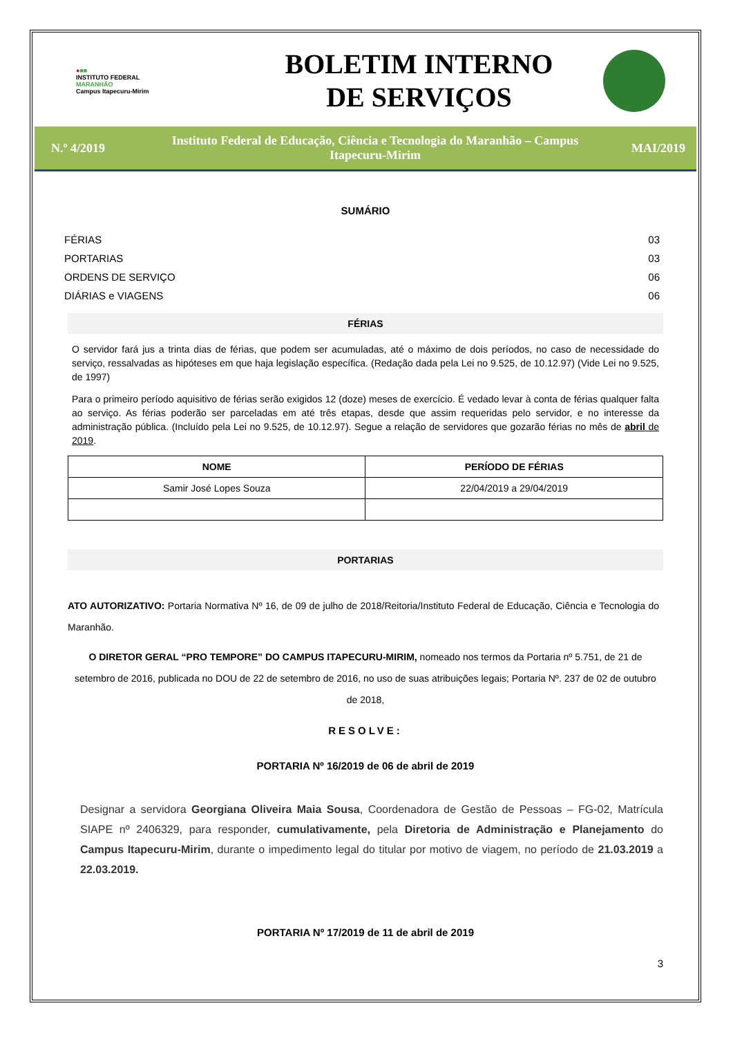●■■
INSTITUTO FEDERAL
MARANHÃO
Campus Itapecuru-Mirim
BOLETIM INTERNO
DE SERVIÇOS
N.º 4/2019
Instituto Federal de Educação, Ciência e Tecnologia do Maranhão – Campus Itapecuru-Mirim
MAI/2019
SUMÁRIO
FÉRIAS 03
PORTARIAS 03
ORDENS DE SERVIÇO 06
DIÁRIAS e VIAGENS 06
FÉRIAS
O servidor fará jus a trinta dias de férias, que podem ser acumuladas, até o máximo de dois períodos, no caso de necessidade do serviço, ressalvadas as hipóteses em que haja legislação específica. (Redação dada pela Lei no 9.525, de 10.12.97) (Vide Lei no 9.525, de 1997)
Para o primeiro período aquisitivo de férias serão exigidos 12 (doze) meses de exercício. É vedado levar à conta de férias qualquer falta ao serviço. As férias poderão ser parceladas em até três etapas, desde que assim requeridas pelo servidor, e no interesse da administração pública. (Incluído pela Lei no 9.525, de 10.12.97). Segue a relação de servidores que gozarão férias no mês de abril de 2019.
| NOME | PERÍODO DE FÉRIAS |
| --- | --- |
| Samir José Lopes Souza | 22/04/2019 a 29/04/2019 |
PORTARIAS
ATO AUTORIZATIVO: Portaria Normativa Nº 16, de 09 de julho de 2018/Reitoria/Instituto Federal de Educação, Ciência e Tecnologia do Maranhão.
O DIRETOR GERAL “PRO TEMPORE” DO CAMPUS ITAPECURU-MIRIM, nomeado nos termos da Portaria nº 5.751, de 21 de setembro de 2016, publicada no DOU de 22 de setembro de 2016, no uso de suas atribuições legais; Portaria Nº. 237 de 02 de outubro de 2018,
RESOLVE:
PORTARIA Nº 16/2019 de 06 de abril de 2019
Designar a servidora Georgiana Oliveira Maia Sousa, Coordenadora de Gestão de Pessoas – FG-02, Matrícula SIAPE nº 2406329, para responder, cumulativamente, pela Diretoria de Administração e Planejamento do Campus Itapecuru-Mirim, durante o impedimento legal do titular por motivo de viagem, no período de 21.03.2019 a 22.03.2019.
PORTARIA Nº 17/2019 de 11 de abril de 2019
3